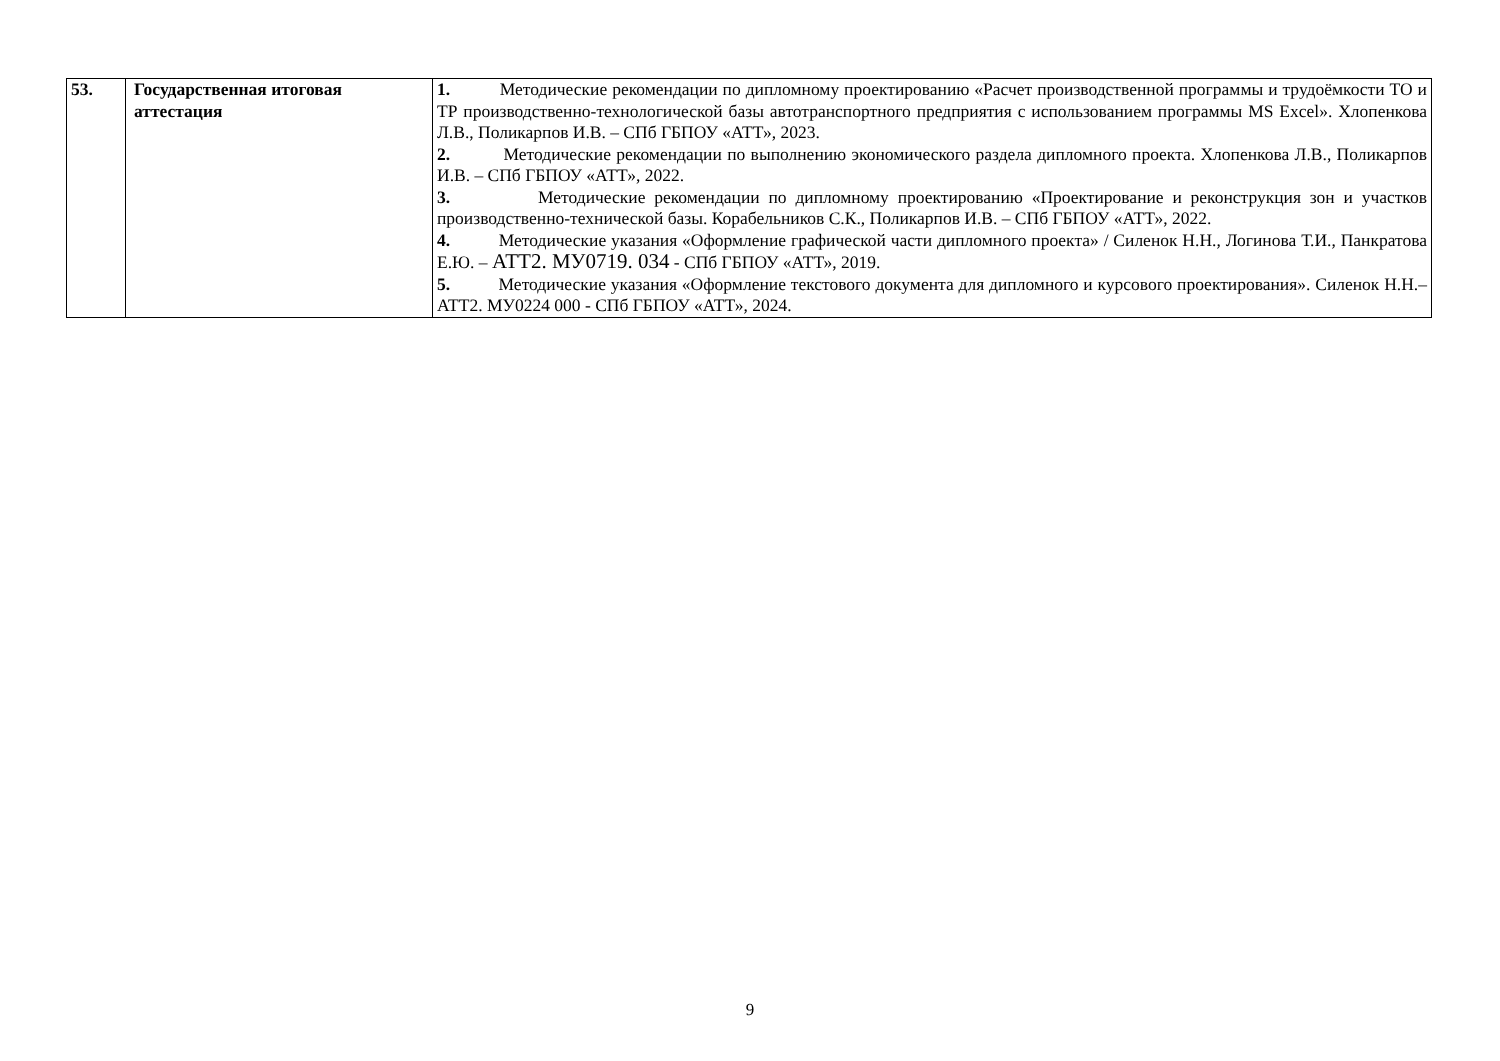| 53. | Государственная итоговая аттестация | 1. Методические рекомендации по дипломному проектированию «Расчет производственной программы и трудоёмкости ТО и ТР производственно-технологической базы автотранспортного предприятия с использованием программы MS Excel». Хлопенкова Л.В., Поликарпов И.В. – СПб ГБПОУ «АТТ», 2023. 2. Методические рекомендации по выполнению экономического раздела дипломного проекта. Хлопенкова Л.В., Поликарпов И.В. – СПб ГБПОУ «АТТ», 2022. 3. Методические рекомендации по дипломному проектированию «Проектирование и реконструкция зон и участков производственно-технической базы. Корабельников С.К., Поликарпов И.В. – СПб ГБПОУ «АТТ», 2022. 4. Методические указания «Оформление графической части дипломного проекта» / Силенок Н.Н., Логинова Т.И., Панкратова Е.Ю. – АТТ2. МУ0719. 034 - СПб ГБПОУ «АТТ», 2019. 5. Методические указания «Оформление текстового документа для дипломного и курсового проектирования». Силенок Н.Н.– АТТ2. МУ0224 000 - СПб ГБПОУ «АТТ», 2024. |
9